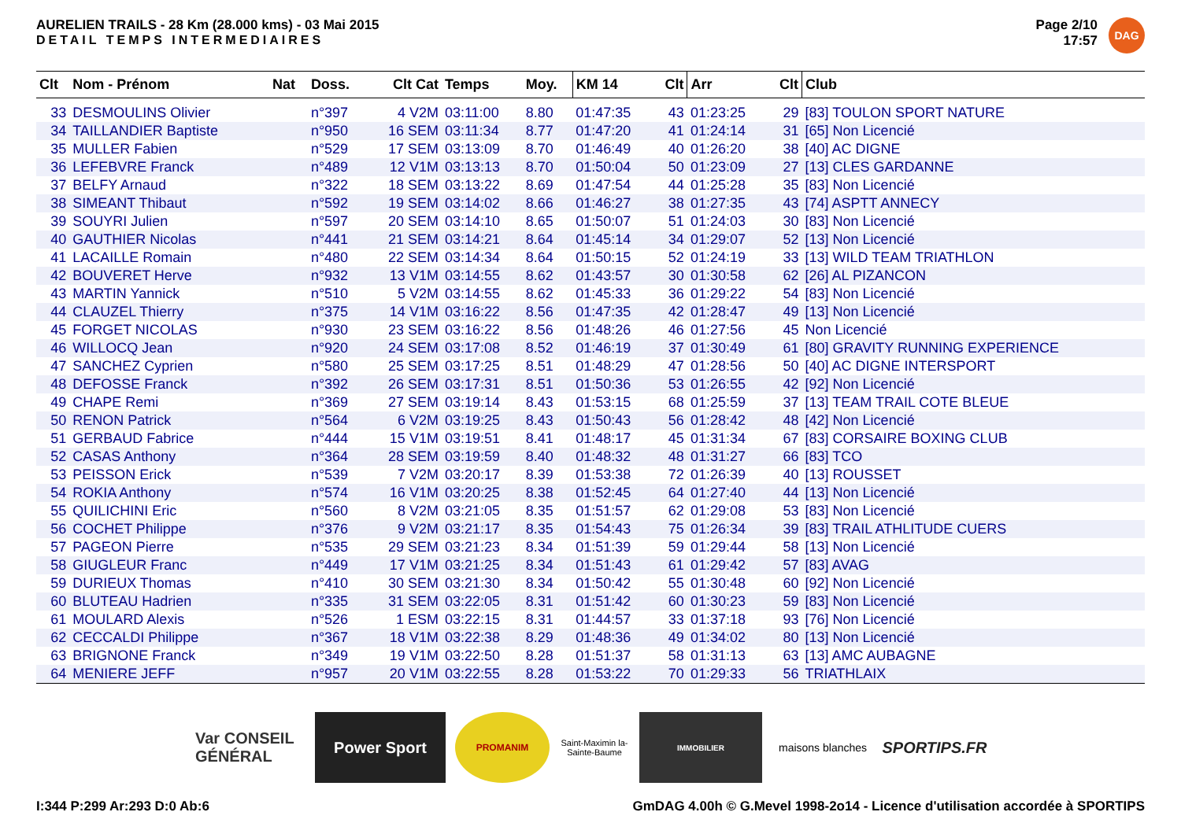AURELIEN TRAILS - 28 Km (28.000 kms) - 03 Mai 2015
DETAIL TEMPS INTERMEDIAIRES
Page 2/10
17:57
DAG
| Clt | Nom - Prénom | Nat | Doss. | Clt Cat | Temps | Moy. | KM 14 | Clt | Arr | Clt | Club |
| --- | --- | --- | --- | --- | --- | --- | --- | --- | --- | --- | --- |
| 33 | DESMOULINS Olivier | | n°397 | 4 V2M | 03:11:00 | 8.80 | 01:47:35 | 43 | 01:23:25 | 29 | [83] TOULON SPORT NATURE |
| 34 | TAILLANDIER Baptiste | | n°950 | 16 SEM | 03:11:34 | 8.77 | 01:47:20 | 41 | 01:24:14 | 31 | [65] Non Licencié |
| 35 | MULLER Fabien | | n°529 | 17 SEM | 03:13:09 | 8.70 | 01:46:49 | 40 | 01:26:20 | 38 | [40] AC DIGNE |
| 36 | LEFEBVRE Franck | | n°489 | 12 V1M | 03:13:13 | 8.70 | 01:50:04 | 50 | 01:23:09 | 27 | [13] CLES GARDANNE |
| 37 | BELFY Arnaud | | n°322 | 18 SEM | 03:13:22 | 8.69 | 01:47:54 | 44 | 01:25:28 | 35 | [83] Non Licencié |
| 38 | SIMEANT Thibaut | | n°592 | 19 SEM | 03:14:02 | 8.66 | 01:46:27 | 38 | 01:27:35 | 43 | [74] ASPTT ANNECY |
| 39 | SOUYRI Julien | | n°597 | 20 SEM | 03:14:10 | 8.65 | 01:50:07 | 51 | 01:24:03 | 30 | [83] Non Licencié |
| 40 | GAUTHIER Nicolas | | n°441 | 21 SEM | 03:14:21 | 8.64 | 01:45:14 | 34 | 01:29:07 | 52 | [13] Non Licencié |
| 41 | LACAILLE Romain | | n°480 | 22 SEM | 03:14:34 | 8.64 | 01:50:15 | 52 | 01:24:19 | 33 | [13] WILD TEAM TRIATHLON |
| 42 | BOUVERET Herve | | n°932 | 13 V1M | 03:14:55 | 8.62 | 01:43:57 | 30 | 01:30:58 | 62 | [26] AL PIZANCON |
| 43 | MARTIN Yannick | | n°510 | 5 V2M | 03:14:55 | 8.62 | 01:45:33 | 36 | 01:29:22 | 54 | [83] Non Licencié |
| 44 | CLAUZEL Thierry | | n°375 | 14 V1M | 03:16:22 | 8.56 | 01:47:35 | 42 | 01:28:47 | 49 | [13] Non Licencié |
| 45 | FORGET NICOLAS | | n°930 | 23 SEM | 03:16:22 | 8.56 | 01:48:26 | 46 | 01:27:56 | 45 | Non Licencié |
| 46 | WILLOCQ Jean | | n°920 | 24 SEM | 03:17:08 | 8.52 | 01:46:19 | 37 | 01:30:49 | 61 | [80] GRAVITY RUNNING EXPERIENCE |
| 47 | SANCHEZ Cyprien | | n°580 | 25 SEM | 03:17:25 | 8.51 | 01:48:29 | 47 | 01:28:56 | 50 | [40] AC DIGNE INTERSPORT |
| 48 | DEFOSSE Franck | | n°392 | 26 SEM | 03:17:31 | 8.51 | 01:50:36 | 53 | 01:26:55 | 42 | [92] Non Licencié |
| 49 | CHAPE Remi | | n°369 | 27 SEM | 03:19:14 | 8.43 | 01:53:15 | 68 | 01:25:59 | 37 | [13] TEAM TRAIL COTE BLEUE |
| 50 | RENON Patrick | | n°564 | 6 V2M | 03:19:25 | 8.43 | 01:50:43 | 56 | 01:28:42 | 48 | [42] Non Licencié |
| 51 | GERBAUD Fabrice | | n°444 | 15 V1M | 03:19:51 | 8.41 | 01:48:17 | 45 | 01:31:34 | 67 | [83] CORSAIRE BOXING CLUB |
| 52 | CASAS Anthony | | n°364 | 28 SEM | 03:19:59 | 8.40 | 01:48:32 | 48 | 01:31:27 | 66 | [83] TCO |
| 53 | PEISSON Erick | | n°539 | 7 V2M | 03:20:17 | 8.39 | 01:53:38 | 72 | 01:26:39 | 40 | [13] ROUSSET |
| 54 | ROKIA Anthony | | n°574 | 16 V1M | 03:20:25 | 8.38 | 01:52:45 | 64 | 01:27:40 | 44 | [13] Non Licencié |
| 55 | QUILICHINI Eric | | n°560 | 8 V2M | 03:21:05 | 8.35 | 01:51:57 | 62 | 01:29:08 | 53 | [83] Non Licencié |
| 56 | COCHET Philippe | | n°376 | 9 V2M | 03:21:17 | 8.35 | 01:54:43 | 75 | 01:26:34 | 39 | [83] TRAIL ATHLITUDE CUERS |
| 57 | PAGEON Pierre | | n°535 | 29 SEM | 03:21:23 | 8.34 | 01:51:39 | 59 | 01:29:44 | 58 | [13] Non Licencié |
| 58 | GIUGLEUR Franc | | n°449 | 17 V1M | 03:21:25 | 8.34 | 01:51:43 | 61 | 01:29:42 | 57 | [83] AVAG |
| 59 | DURIEUX Thomas | | n°410 | 30 SEM | 03:21:30 | 8.34 | 01:50:42 | 55 | 01:30:48 | 60 | [92] Non Licencié |
| 60 | BLUTEAU Hadrien | | n°335 | 31 SEM | 03:22:05 | 8.31 | 01:51:42 | 60 | 01:30:23 | 59 | [83] Non Licencié |
| 61 | MOULARD Alexis | | n°526 | 1 ESM | 03:22:15 | 8.31 | 01:44:57 | 33 | 01:37:18 | 93 | [76] Non Licencié |
| 62 | CECCALDI Philippe | | n°367 | 18 V1M | 03:22:38 | 8.29 | 01:48:36 | 49 | 01:34:02 | 80 | [13] Non Licencié |
| 63 | BRIGNONE Franck | | n°349 | 19 V1M | 03:22:50 | 8.28 | 01:51:37 | 58 | 01:31:13 | 63 | [13] AMC AUBAGNE |
| 64 | MENIERE JEFF | | n°957 | 20 V1M | 03:22:55 | 8.28 | 01:53:22 | 70 | 01:29:33 | 56 | TRIATHLAIX |
Var CONSEIL GÉNÉRAL
Power Sport
PROMANIM Saint-Maximin la-Sainte-Baume
IMMOBILIER
maisons blanches
SPORTIPS.FR
I:344 P:299 Ar:293 D:0 Ab:6 GmDAG 4.00h © G.Mevel 1998-2o14 - Licence d'utilisation accordée à SPORTIPS